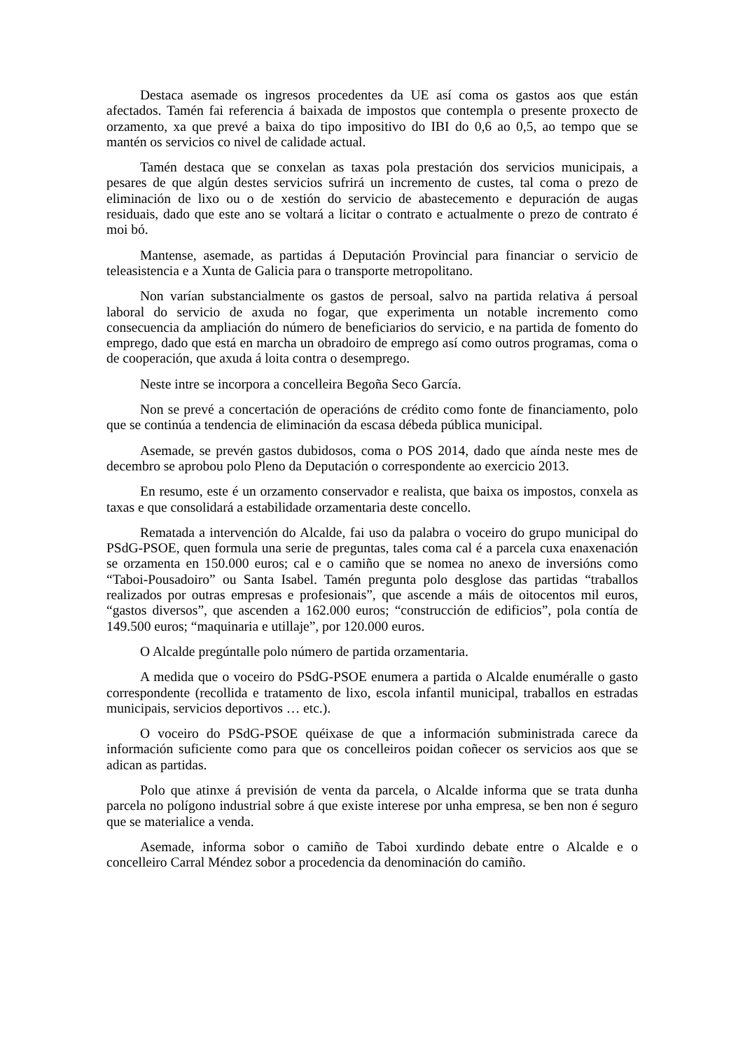Destaca asemade os ingresos procedentes da UE así coma os gastos aos que están afectados. Tamén fai referencia á baixada de impostos que contempla o presente proxecto de orzamento, xa que prevé a baixa do tipo impositivo do IBI do 0,6 ao 0,5, ao tempo que se mantén os servicios co nivel de calidade actual.
Tamén destaca que se conxelan as taxas pola prestación dos servicios municipais, a pesares de que algún destes servicios sufrirá un incremento de custes, tal coma o prezo de eliminación de lixo ou o de xestión do servicio de abastecemento e depuración de augas residuais, dado que este ano se voltará a licitar o contrato e actualmente o prezo de contrato é moi bó.
Mantense, asemade, as partidas á Deputación Provincial para financiar o servicio de teleasistencia e a Xunta de Galicia para o transporte metropolitano.
Non varían substancialmente os gastos de persoal, salvo na partida relativa á persoal laboral do servicio de axuda no fogar, que experimenta un notable incremento como consecuencia da ampliación do número de beneficiarios do servicio, e na partida de fomento do emprego, dado que está en marcha un obradoiro de emprego así como outros programas, coma o de cooperación, que axuda á loita contra o desemprego.
Neste intre se incorpora a concelleira Begoña Seco García.
Non se prevé a concertación de operacións de crédito como fonte de financiamento, polo que se continúa a tendencia de eliminación da escasa débeda pública municipal.
Asemade, se prevén gastos dubidosos, coma o POS 2014, dado que aínda neste mes de decembro se aprobou polo Pleno da Deputación o correspondente ao exercicio 2013.
En resumo, este é un orzamento conservador e realista, que baixa os impostos, conxela as taxas e que consolidará a estabilidade orzamentaria deste concello.
Rematada a intervención do Alcalde, fai uso da palabra o voceiro do grupo municipal do PSdG-PSOE, quen formula una serie de preguntas, tales coma cal é a parcela cuxa enaxenación se orzamenta en 150.000 euros; cal e o camiño que se nomea no anexo de inversións como “Taboi-Pousadoiro” ou Santa Isabel. Tamén pregunta polo desglose das partidas “traballos realizados por outras empresas e profesionais”, que ascende a máis de oitocentos mil euros, “gastos diversos”, que ascenden a 162.000 euros; “construcción de edificios”, pola contía de 149.500 euros; “maquinaria e utillaje”, por 120.000 euros.
O Alcalde pregúntalle polo número de partida orzamentaria.
A medida que o voceiro do PSdG-PSOE enumera a partida o Alcalde enuméralle o gasto correspondente (recollida e tratamento de lixo, escola infantil municipal, traballos en estradas municipais, servicios deportivos … etc.).
O voceiro do PSdG-PSOE quéixase de que a información subministrada carece da información suficiente como para que os concelleiros poidan coñecer os servicios aos que se adican as partidas.
Polo que atinxe á previsión de venta da parcela, o Alcalde informa que se trata dunha parcela no polígono industrial sobre á que existe interese por unha empresa, se ben non é seguro que se materialice a venda.
Asemade, informa sobor o camiño de Taboi xurdindo debate entre o Alcalde e o concelleiro Carral Méndez sobor a procedencia da denominación do camiño.